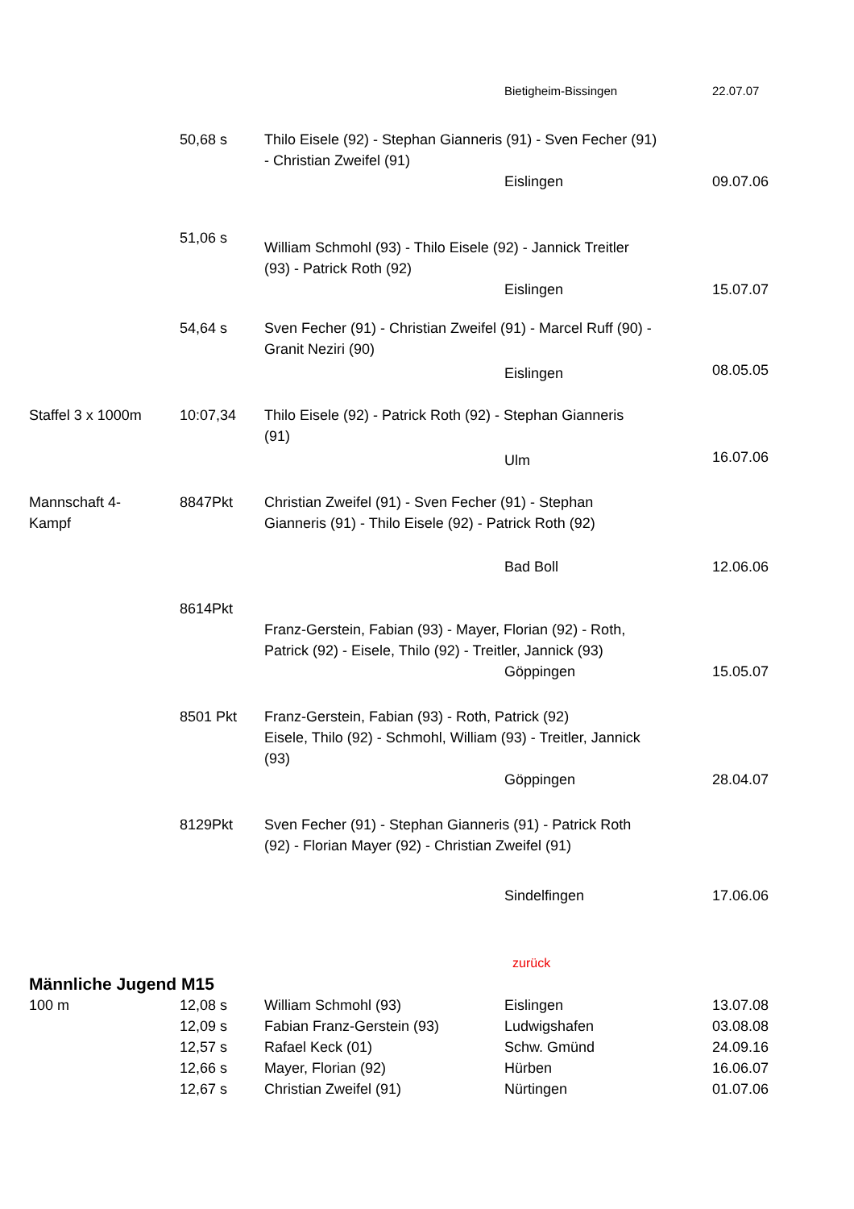| | | | Bietigheim-Bissingen | 22.07.07 |
| | 50,68 s | Thilo Eisele (92) - Stephan Gianneris (91) - Sven Fecher (91) - Christian Zweifel (91) | | |
| | | | Eislingen | 09.07.06 |
| | 51,06 s | William Schmohl (93) - Thilo Eisele (92) - Jannick Treitler (93) - Patrick Roth (92) | | |
| | | | Eislingen | 15.07.07 |
| | 54,64 s | Sven Fecher (91) - Christian Zweifel (91) - Marcel Ruff (90) - Granit Neziri (90) | | |
| | | | Eislingen | 08.05.05 |
| Staffel 3 x 1000m | 10:07,34 | Thilo Eisele (92) - Patrick Roth (92) - Stephan Gianneris (91) | | |
| | | | Ulm | 16.07.06 |
| Mannschaft 4- Kampf | 8847Pkt | Christian Zweifel (91) - Sven Fecher (91) - Stephan Gianneris (91) - Thilo Eisele (92) - Patrick Roth (92) | | |
| | | | Bad Boll | 12.06.06 |
| | 8614Pkt | Franz-Gerstein, Fabian (93) - Mayer, Florian (92) - Roth, Patrick (92) - Eisele, Thilo (92) - Treitler, Jannick (93) | | |
| | | | Göppingen | 15.05.07 |
| | 8501 Pkt | Franz-Gerstein, Fabian (93) - Roth, Patrick (92) Eisele, Thilo (92) - Schmohl, William (93) - Treitler, Jannick (93) | | |
| | | | Göppingen | 28.04.07 |
| | 8129Pkt | Sven Fecher (91) - Stephan Gianneris (91) - Patrick Roth (92) - Florian Mayer (92) - Christian Zweifel (91) | | |
| | | | Sindelfingen | 17.06.06 |
| | | | zurück | |
| Männliche Jugend M15 | | | | |
| 100 m | 12,08 s | William Schmohl (93) | Eislingen | 13.07.08 |
| | 12,09 s | Fabian Franz-Gerstein (93) | Ludwigshafen | 03.08.08 |
| | 12,57 s | Rafael Keck (01) | Schw. Gmünd | 24.09.16 |
| | 12,66 s | Mayer, Florian (92) | Hürben | 16.06.07 |
| | 12,67 s | Christian Zweifel (91) | Nürtingen | 01.07.06 |